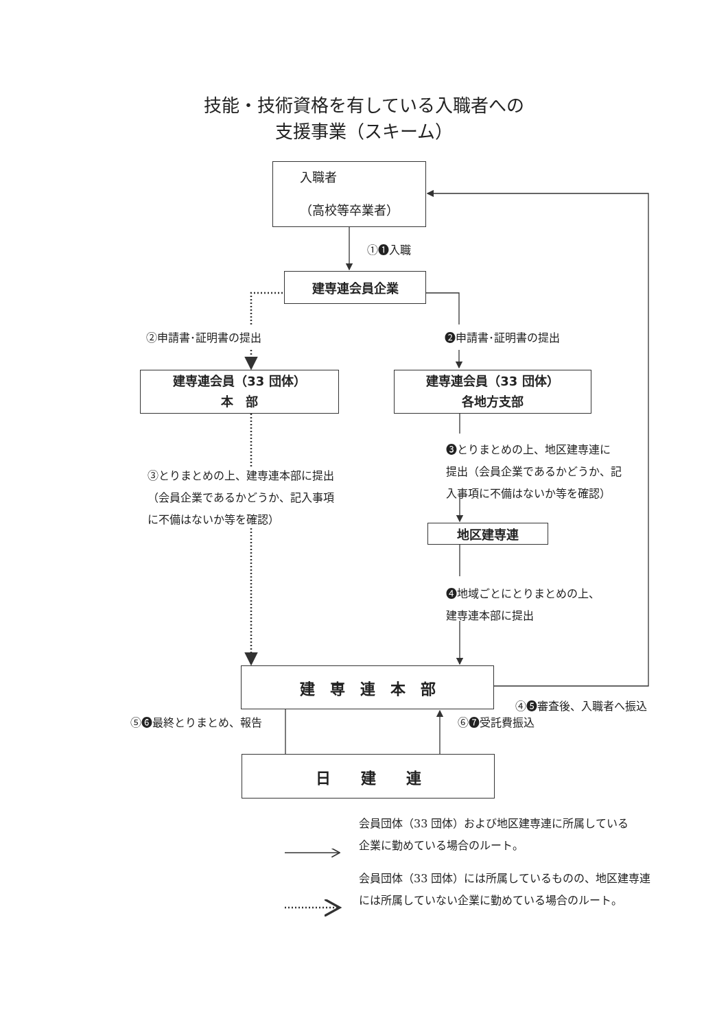技能・技術資格を有している入職者への
支援事業（スキーム）
入職者
（高校等卒業者）
①❶入職
建専連会員企業
②申請書･証明書の提出 ❷申請書･証明書の提出
建専連会員（33 団体）
本　部
建専連会員（33 団体）
各地方支部
③とりまとめの上、建専連本部に提出
（会員企業であるかどうか、記入事項
に不備はないか等を確認）
❸とりまとめの上、地区建専連に
提出（会員企業であるかどうか、記
入事項に不備はないか等を確認）
地区建専連
❹地域ごとにとりまとめの上、
建専連本部に提出
建　専　連　本　部
④❺審査後、入職者へ振込
⑤❻最終とりまとめ、報告 ⑥❼受託費振込
日　　建　　連
会員団体（33 団体）および地区建専連に所属している
企業に勤めている場合のルート。
会員団体（33 団体）には所属しているものの、地区建専連
には所属していない企業に勤めている場合のルート。